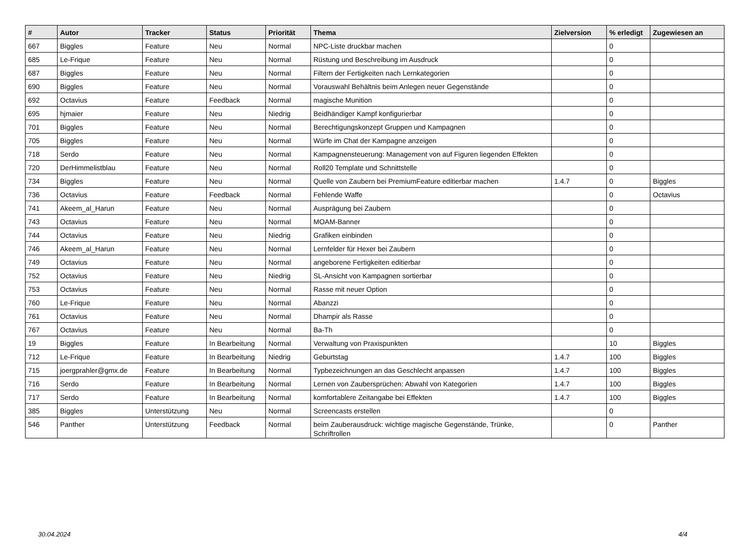| # | Autor | Tracker | Status | Priorität | Thema | Zielversion | % erledigt | Zugewiesen an |
| --- | --- | --- | --- | --- | --- | --- | --- | --- |
| 667 | Biggles | Feature | Neu | Normal | NPC-Liste druckbar machen | | 0 | |
| 685 | Le-Frique | Feature | Neu | Normal | Rüstung und Beschreibung im Ausdruck | | 0 | |
| 687 | Biggles | Feature | Neu | Normal | Filtern der Fertigkeiten nach Lernkategorien | | 0 | |
| 690 | Biggles | Feature | Neu | Normal | Vorauswahl Behältnis beim Anlegen neuer Gegenstände | | 0 | |
| 692 | Octavius | Feature | Feedback | Normal | magische Munition | | 0 | |
| 695 | hjmaier | Feature | Neu | Niedrig | Beidhändiger Kampf konfigurierbar | | 0 | |
| 701 | Biggles | Feature | Neu | Normal | Berechtigungskonzept Gruppen und Kampagnen | | 0 | |
| 705 | Biggles | Feature | Neu | Normal | Würfe im Chat der Kampagne anzeigen | | 0 | |
| 718 | Serdo | Feature | Neu | Normal | Kampagnensteuerung: Management von auf Figuren liegenden Effekten | | 0 | |
| 720 | DerHimmelistblau | Feature | Neu | Normal | Roll20 Template und Schnittstelle | | 0 | |
| 734 | Biggles | Feature | Neu | Normal | Quelle von Zaubern bei PremiumFeature editierbar machen | 1.4.7 | 0 | Biggles |
| 736 | Octavius | Feature | Feedback | Normal | Fehlende Waffe | | 0 | Octavius |
| 741 | Akeem_al_Harun | Feature | Neu | Normal | Ausprägung bei Zaubern | | 0 | |
| 743 | Octavius | Feature | Neu | Normal | MOAM-Banner | | 0 | |
| 744 | Octavius | Feature | Neu | Niedrig | Grafiken einbinden | | 0 | |
| 746 | Akeem_al_Harun | Feature | Neu | Normal | Lernfelder für Hexer bei Zaubern | | 0 | |
| 749 | Octavius | Feature | Neu | Normal | angeborene Fertigkeiten editierbar | | 0 | |
| 752 | Octavius | Feature | Neu | Niedrig | SL-Ansicht von Kampagnen sortierbar | | 0 | |
| 753 | Octavius | Feature | Neu | Normal | Rasse mit neuer Option | | 0 | |
| 760 | Le-Frique | Feature | Neu | Normal | Abanzzi | | 0 | |
| 761 | Octavius | Feature | Neu | Normal | Dhampir als Rasse | | 0 | |
| 767 | Octavius | Feature | Neu | Normal | Ba-Th | | 0 | |
| 19 | Biggles | Feature | In Bearbeitung | Normal | Verwaltung von Praxispunkten | | 10 | Biggles |
| 712 | Le-Frique | Feature | In Bearbeitung | Niedrig | Geburtstag | 1.4.7 | 100 | Biggles |
| 715 | joergprahler@gmx.de | Feature | In Bearbeitung | Normal | Typbezeichnungen an das Geschlecht anpassen | 1.4.7 | 100 | Biggles |
| 716 | Serdo | Feature | In Bearbeitung | Normal | Lernen von Zaubersprüchen: Abwahl von Kategorien | 1.4.7 | 100 | Biggles |
| 717 | Serdo | Feature | In Bearbeitung | Normal | komfortablere Zeitangabe bei Effekten | 1.4.7 | 100 | Biggles |
| 385 | Biggles | Unterstützung | Neu | Normal | Screencasts erstellen | | 0 | |
| 546 | Panther | Unterstützung | Feedback | Normal | beim Zauberausdruck: wichtige magische Gegenstände, Trünke, Schriftrollen | | 0 | Panther |
30.04.2024 4/4